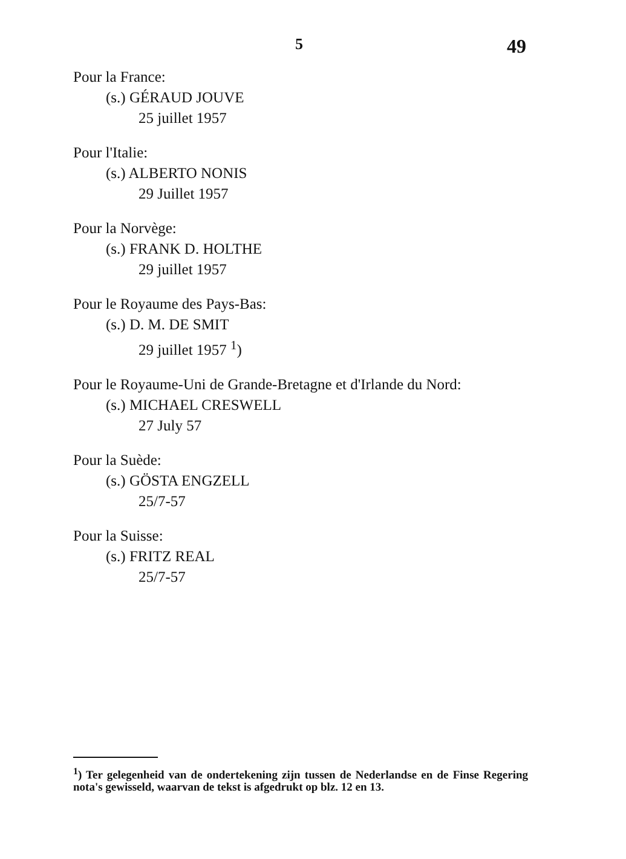5 49
Pour la France:
(s.) GÉRAUD JOUVE
25 juillet 1957
Pour l'Italie:
(s.) ALBERTO NONIS
29 Juillet 1957
Pour la Norvège:
(s.) FRANK D. HOLTHE
29 juillet 1957
Pour le Royaume des Pays-Bas:
(s.) D. M. DE SMIT
29 juillet 1957 <sup>1</sup>)
Pour le Royaume-Uni de Grande-Bretagne et d'Irlande du Nord:
(s.) MICHAEL CRESWELL
27 July 57
Pour la Suède:
(s.) GÖSTA ENGZELL
25/7-57
Pour la Suisse:
(s.) FRITZ REAL
25/7-57
<sup>1</sup>) Ter gelegenheid van de ondertekening zijn tussen de Nederlandse en de Finse Regering nota's gewisseld, waarvan de tekst is afgedrukt op blz. 12 en 13.